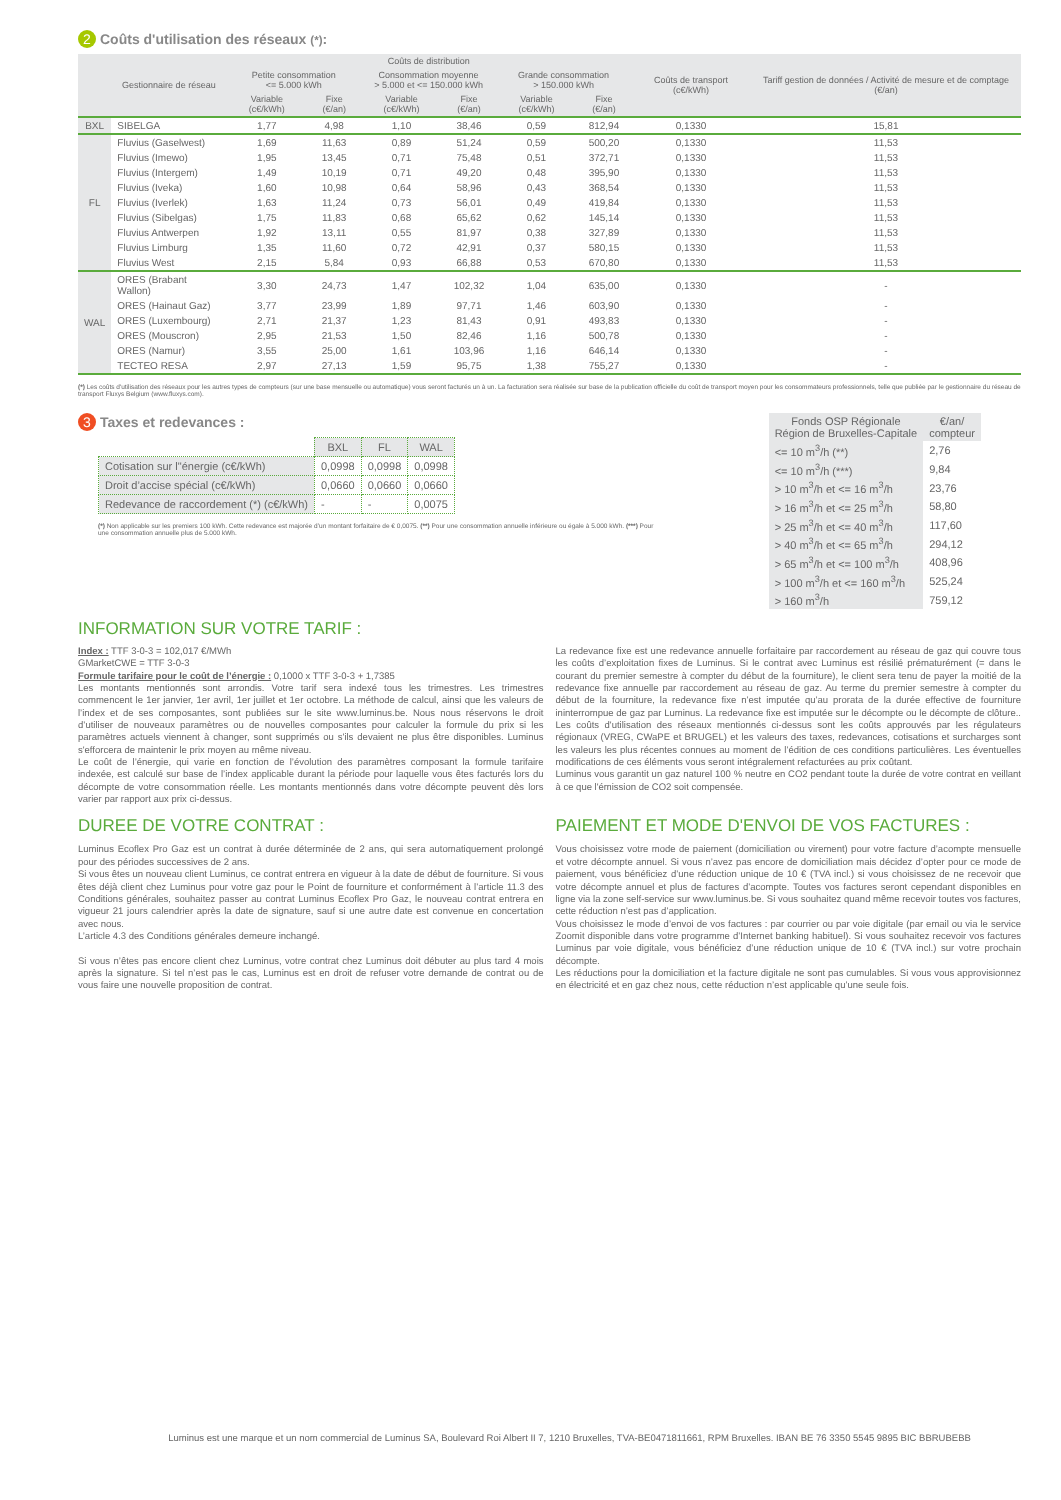2 Coûts d'utilisation des réseaux (*):
| | Gestionnaire de réseau | Coûts de distribution | | | | | | Coûts de transport (c€/kWh) | Tariff gestion de données / Activité de mesure et de comptage (€/an) |
| --- | --- | --- | --- | --- | --- | --- | --- | --- | --- |
| | | Petite consommation <= 5.000 kWh | | Consommation moyenne > 5.000 et <= 150.000 kWh | | Grande consommation > 150.000 kWh | | | |
| | | Variable (c€/kWh) | Fixe (€/an) | Variable (c€/kWh) | Fixe (€/an) | Variable (c€/kWh) | Fixe (€/an) | | |
| BXL | SIBELGA | 1,77 | 4,98 | 1,10 | 38,46 | 0,59 | 812,94 | 0,1330 | 15,81 |
| FL | Fluvius (Gaselwest) | 1,69 | 11,63 | 0,89 | 51,24 | 0,59 | 500,20 | 0,1330 | 11,53 |
| | Fluvius (Imewo) | 1,95 | 13,45 | 0,71 | 75,48 | 0,51 | 372,71 | 0,1330 | 11,53 |
| | Fluvius (Intergem) | 1,49 | 10,19 | 0,71 | 49,20 | 0,48 | 395,90 | 0,1330 | 11,53 |
| | Fluvius (Iveka) | 1,60 | 10,98 | 0,64 | 58,96 | 0,43 | 368,54 | 0,1330 | 11,53 |
| | Fluvius (Iverlek) | 1,63 | 11,24 | 0,73 | 56,01 | 0,49 | 419,84 | 0,1330 | 11,53 |
| | Fluvius (Sibelgas) | 1,75 | 11,83 | 0,68 | 65,62 | 0,62 | 145,14 | 0,1330 | 11,53 |
| | Fluvius Antwerpen | 1,92 | 13,11 | 0,55 | 81,97 | 0,38 | 327,89 | 0,1330 | 11,53 |
| | Fluvius Limburg | 1,35 | 11,60 | 0,72 | 42,91 | 0,37 | 580,15 | 0,1330 | 11,53 |
| | Fluvius West | 2,15 | 5,84 | 0,93 | 66,88 | 0,53 | 670,80 | 0,1330 | 11,53 |
| WAL | ORES (Brabant Wallon) | 3,30 | 24,73 | 1,47 | 102,32 | 1,04 | 635,00 | 0,1330 | - |
| | ORES (Hainaut Gaz) | 3,77 | 23,99 | 1,89 | 97,71 | 1,46 | 603,90 | 0,1330 | - |
| | ORES (Luxembourg) | 2,71 | 21,37 | 1,23 | 81,43 | 0,91 | 493,83 | 0,1330 | - |
| | ORES (Mouscron) | 2,95 | 21,53 | 1,50 | 82,46 | 1,16 | 500,78 | 0,1330 | - |
| | ORES (Namur) | 3,55 | 25,00 | 1,61 | 103,96 | 1,16 | 646,14 | 0,1330 | - |
| | TECTEO RESA | 2,97 | 27,13 | 1,59 | 95,75 | 1,38 | 755,27 | 0,1330 | - |
(*) Les coûts d'utilisation des réseaux pour les autres types de compteurs (sur une base mensuelle ou automatique) vous seront facturés un à un. La facturation sera réalisée sur base de la publication officielle du coût de transport moyen pour les consommateurs professionnels, telle que publiée par le gestionnaire du réseau de transport Fluxys Belgium (www.fluxys.com).
3 Taxes et redevances :
| | BXL | FL | WAL |
| --- | --- | --- | --- |
| Cotisation sur l"énergie (c€/kWh) | 0,0998 | 0,0998 | 0,0998 |
| Droit d’accise spécial (c€/kWh) | 0,0660 | 0,0660 | 0,0660 |
| Redevance de raccordement (*) (c€/kWh) | - | - | 0,0075 |
(*) Non applicable sur les premiers 100 kWh. Cette redevance est majorée d’un montant forfaitaire de € 0,0075. (**) Pour une consommation annuelle inférieure ou égale à 5.000 kWh. (***) Pour une consommation annuelle plus de 5.000 kWh.
| Fonds OSP Régionale Région de Bruxelles-Capitale | €/an/ compteur |
| --- | --- |
| <= 10 m<sup>3</sup>/h (**) | 2,76 |
| <= 10 m<sup>3</sup>/h (***) | 9,84 |
| > 10 m<sup>3</sup>/h et <= 16 m<sup>3</sup>/h | 23,76 |
| > 16 m<sup>3</sup>/h et <= 25 m<sup>3</sup>/h | 58,80 |
| > 25 m<sup>3</sup>/h et <= 40 m<sup>3</sup>/h | 117,60 |
| > 40 m<sup>3</sup>/h et <= 65 m<sup>3</sup>/h | 294,12 |
| > 65 m<sup>3</sup>/h et <= 100 m<sup>3</sup>/h | 408,96 |
| > 100 m<sup>3</sup>/h et <= 160 m<sup>3</sup>/h | 525,24 |
| > 160 m<sup>3</sup>/h | 759,12 |
INFORMATION SUR VOTRE TARIF :
Index : TTF 3-0-3 = 102,017 €/MWh
GMarketCWE = TTF 3-0-3
Formule tarifaire pour le coût de l’énergie : 0,1000 x TTF 3-0-3 + 1,7385
Les montants mentionnés sont arrondis. Votre tarif sera indexé tous les trimestres. Les trimestres commencent le 1er janvier, 1er avril, 1er juillet et 1er octobre. La méthode de calcul, ainsi que les valeurs de l’index et de ses composantes, sont publiées sur le site www.luminus.be. Nous nous réservons le droit d’utiliser de nouveaux paramètres ou de nouvelles composantes pour calculer la formule du prix si les paramètres actuels viennent à changer, sont supprimés ou s'ils devaient ne plus être disponibles. Luminus s'efforcera de maintenir le prix moyen au même niveau.
Le coût de l’énergie, qui varie en fonction de l’évolution des paramètres composant la formule tarifaire indexée, est calculé sur base de l’index applicable durant la période pour laquelle vous êtes facturés lors du décompte de votre consommation réelle. Les montants mentionnés dans votre décompte peuvent dès lors varier par rapport aux prix ci-dessus.
La redevance fixe est une redevance annuelle forfaitaire par raccordement au réseau de gaz qui couvre tous les coûts d’exploitation fixes de Luminus. Si le contrat avec Luminus est résilié prématurément (= dans le courant du premier semestre à compter du début de la fourniture), le client sera tenu de payer la moitié de la redevance fixe annuelle par raccordement au réseau de gaz. Au terme du premier semestre à compter du début de la fourniture, la redevance fixe n’est imputée qu’au prorata de la durée effective de fourniture ininterrompue de gaz par Luminus. La redevance fixe est imputée sur le décompte ou le décompte de clôture.. Les coûts d'utilisation des réseaux mentionnés ci-dessus sont les coûts approuvés par les régulateurs régionaux (VREG, CWaPE et BRUGEL) et les valeurs des taxes, redevances, cotisations et surcharges sont les valeurs les plus récentes connues au moment de l’édition de ces conditions particulières. Les éventuelles modifications de ces éléments vous seront intégralement refacturées au prix coûtant.
Luminus vous garantit un gaz naturel 100 % neutre en CO2 pendant toute la durée de votre contrat en veillant à ce que l'émission de CO2 soit compensée.
DUREE DE VOTRE CONTRAT :
Luminus Ecoflex Pro Gaz est un contrat à durée déterminée de 2 ans, qui sera automatiquement prolongé pour des périodes successives de 2 ans.
Si vous êtes un nouveau client Luminus, ce contrat entrera en vigueur à la date de début de fourniture. Si vous êtes déjà client chez Luminus pour votre gaz pour le Point de fourniture et conformément à l’article 11.3 des Conditions générales, souhaitez passer au contrat Luminus Ecoflex Pro Gaz, le nouveau contrat entrera en vigueur 21 jours calendrier après la date de signature, sauf si une autre date est convenue en concertation avec nous.
L’article 4.3 des Conditions générales demeure inchangé.
Si vous n’êtes pas encore client chez Luminus, votre contrat chez Luminus doit débuter au plus tard 4 mois après la signature. Si tel n’est pas le cas, Luminus est en droit de refuser votre demande de contrat ou de vous faire une nouvelle proposition de contrat.
PAIEMENT ET MODE D'ENVOI DE VOS FACTURES :
Vous choisissez votre mode de paiement (domiciliation ou virement) pour votre facture d’acompte mensuelle et votre décompte annuel. Si vous n’avez pas encore de domiciliation mais décidez d’opter pour ce mode de paiement, vous bénéficiez d’une réduction unique de 10 € (TVA incl.) si vous choisissez de ne recevoir que votre décompte annuel et plus de factures d’acompte. Toutes vos factures seront cependant disponibles en ligne via la zone self-service sur www.luminus.be. Si vous souhaitez quand même recevoir toutes vos factures, cette réduction n’est pas d’application.
Vous choisissez le mode d’envoi de vos factures : par courrier ou par voie digitale (par email ou via le service Zoomit disponible dans votre programme d’Internet banking habituel). Si vous souhaitez recevoir vos factures Luminus par voie digitale, vous bénéficiez d’une réduction unique de 10 € (TVA incl.) sur votre prochain décompte.
Les réductions pour la domiciliation et la facture digitale ne sont pas cumulables. Si vous vous approvisionnez en électricité et en gaz chez nous, cette réduction n’est applicable qu’une seule fois.
Luminus est une marque et un nom commercial de Luminus SA, Boulevard Roi Albert II 7, 1210 Bruxelles, TVA-BE0471811661, RPM Bruxelles. IBAN BE 76 3350 5545 9895 BIC BBRUBEBB